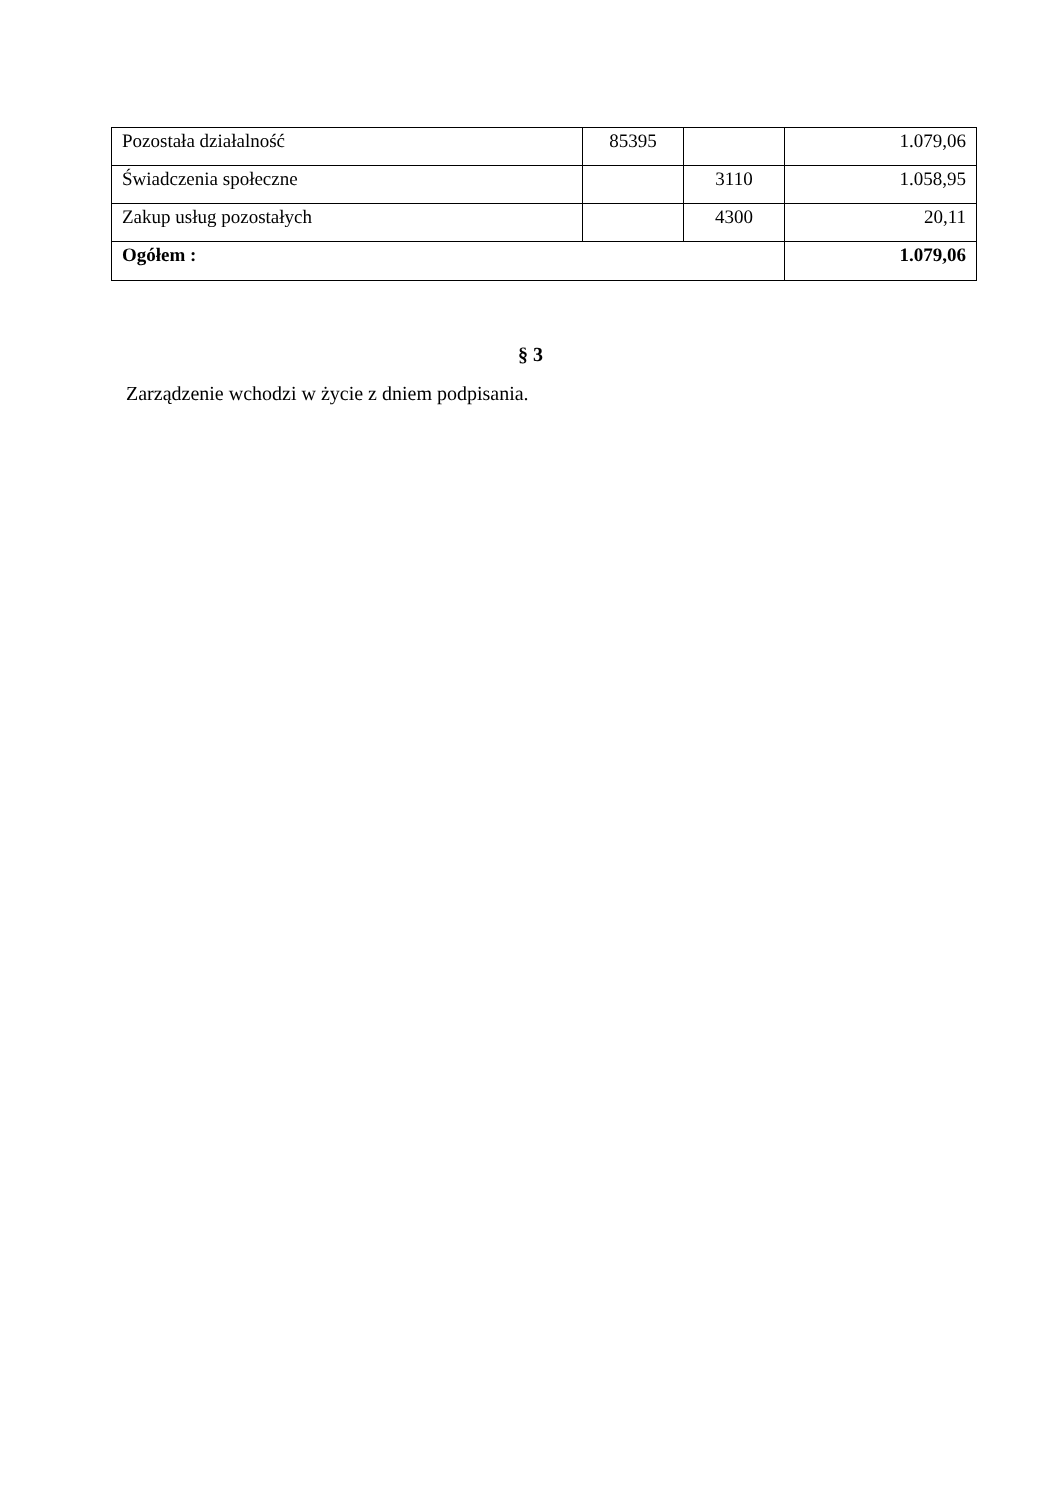| Pozostała działalność | 85395 | | 1.079,06 |
| Świadczenia społeczne | | 3110 | 1.058,95 |
| Zakup usług pozostałych | | 4300 | 20,11 |
| Ogółem : | | | 1.079,06 |
§ 3
Zarządzenie wchodzi w życie z dniem podpisania.